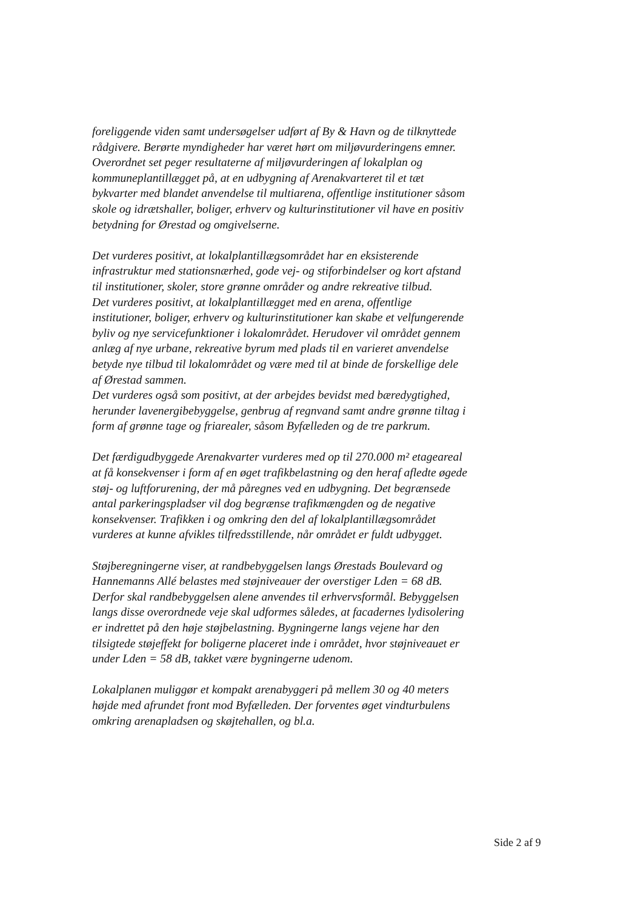foreliggende viden samt undersøgelser udført af By & Havn og de tilknyttede rådgivere. Berørte myndigheder har været hørt om miljøvurderingens emner.
Overordnet set peger resultaterne af miljøvurderingen af lokalplan og kommuneplantillægget på, at en udbygning af Arenakvarteret til et tæt bykvarter med blandet anvendelse til multiarena, offentlige institutioner såsom skole og idrætshaller, boliger, erhverv og kulturinstitutioner vil have en positiv betydning for Ørestad og omgivelserne.
Det vurderes positivt, at lokalplantillægsområdet har en eksisterende infrastruktur med stationsnærhed, gode vej- og stiforbindelser og kort afstand til institutioner, skoler, store grønne områder og andre rekreative tilbud.
Det vurderes positivt, at lokalplantillægget med en arena, offentlige institutioner, boliger, erhverv og kulturinstitutioner kan skabe et velfungerende byliv og nye servicefunktioner i lokalområdet. Herudover vil området gennem anlæg af nye urbane, rekreative byrum med plads til en varieret anvendelse betyde nye tilbud til lokalområdet og være med til at binde de forskellige dele af Ørestad sammen.
Det vurderes også som positivt, at der arbejdes bevidst med bæredygtighed, herunder lavenergibebyggelse, genbrug af regnvand samt andre grønne tiltag i form af grønne tage og friarealer, såsom Byfælleden og de tre parkrum.
Det færdigudbyggede Arenakvarter vurderes med op til 270.000 m² etageareal at få konsekvenser i form af en øget trafikbelastning og den heraf afledte øgede støj- og luftforurening, der må påregnes ved en udbygning. Det begrænsede antal parkeringspladser vil dog begrænse trafikmængden og de negative konsekvenser. Trafikken i og omkring den del af lokalplantillægsområdet vurderes at kunne afvikles tilfredsstillende, når området er fuldt udbygget.
Støjberegningerne viser, at randbebyggelsen langs Ørestads Boulevard og Hannemanns Allé belastes med støjniveauer der overstiger Lden = 68 dB. Derfor skal randbebyggelsen alene anvendes til erhvervsformål. Bebyggelsen langs disse overordnede veje skal udformes således, at facadernes lydisolering er indrettet på den høje støjbelastning. Bygningerne langs vejene har den tilsigtede støjeffekt for boligerne placeret inde i området, hvor støjniveauet er under Lden = 58 dB, takket være bygningerne udenom.
Lokalplanen muliggør et kompakt arenabyggeri på mellem 30 og 40 meters højde med afrundet front mod Byfælleden. Der forventes øget vindturbulens omkring arenapladsen og skøjtehallen, og bl.a.
Side 2 af 9